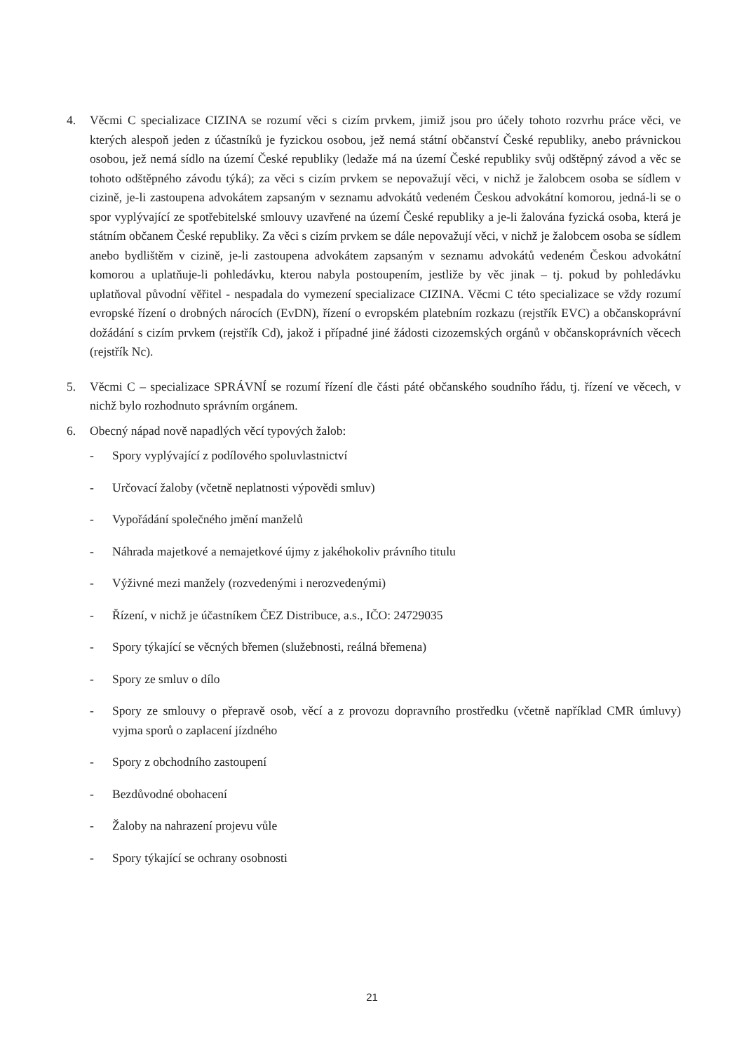4. Věcmi C specializace CIZINA se rozumí věci s cizím prvkem, jimiž jsou pro účely tohoto rozvrhu práce věci, ve kterých alespoň jeden z účastníků je fyzickou osobou, jež nemá státní občanství České republiky, anebo právnickou osobou, jež nemá sídlo na území České republiky (ledaže má na území České republiky svůj odštěpný závod a věc se tohoto odštěpného závodu týká); za věci s cizím prvkem se nepovažují věci, v nichž je žalobcem osoba se sídlem v cizině, je-li zastoupena advokátem zapsaným v seznamu advokátů vedeném Českou advokátní komorou, jedná-li se o spor vyplývající ze spotřebitelské smlouvy uzavřené na území České republiky a je-li žalována fyzická osoba, která je státním občanem České republiky. Za věci s cizím prvkem se dále nepovažují věci, v nichž je žalobcem osoba se sídlem anebo bydlištěm v cizině, je-li zastoupena advokátem zapsaným v seznamu advokátů vedeném Českou advokátní komorou a uplatňuje-li pohledávku, kterou nabyla postoupením, jestliže by věc jinak – tj. pokud by pohledávku uplatňoval původní věřitel - nespadala do vymezení specializace CIZINA. Věcmi C této specializace se vždy rozumí evropské řízení o drobných nárocích (EvDN), řízení o evropském platebním rozkazu (rejstřík EVC) a občanskoprávní dožádání s cizím prvkem (rejstřík Cd), jakož i případné jiné žádosti cizozemských orgánů v občanskoprávních věcech (rejstřík Nc).
5. Věcmi C – specializace SPRÁVNÍ se rozumí řízení dle části páté občanského soudního řádu, tj. řízení ve věcech, v nichž bylo rozhodnuto správním orgánem.
6. Obecný nápad nově napadlých věcí typových žalob:
- Spory vyplývající z podílového spoluvlastnictví
- Určovací žaloby (včetně neplatnosti výpovědi smluv)
- Vypořádání společného jmění manželů
- Náhrada majetkové a nemajetkové újmy z jakéhokoliv právního titulu
- Výživné mezi manžely (rozvedenými i nerozvedenými)
- Řízení, v nichž je účastníkem ČEZ Distribuce, a.s., IČO: 24729035
- Spory týkající se věcných břemen (služebnosti, reálná břemena)
- Spory ze smluv o dílo
- Spory ze smlouvy o přepravě osob, věcí a z provozu dopravního prostředku (včetně například CMR úmluvy) vyjma sporů o zaplacení jízdného
- Spory z obchodního zastoupení
- Bezdůvodné obohacení
- Žaloby na nahrazení projevu vůle
- Spory týkající se ochrany osobnosti
21